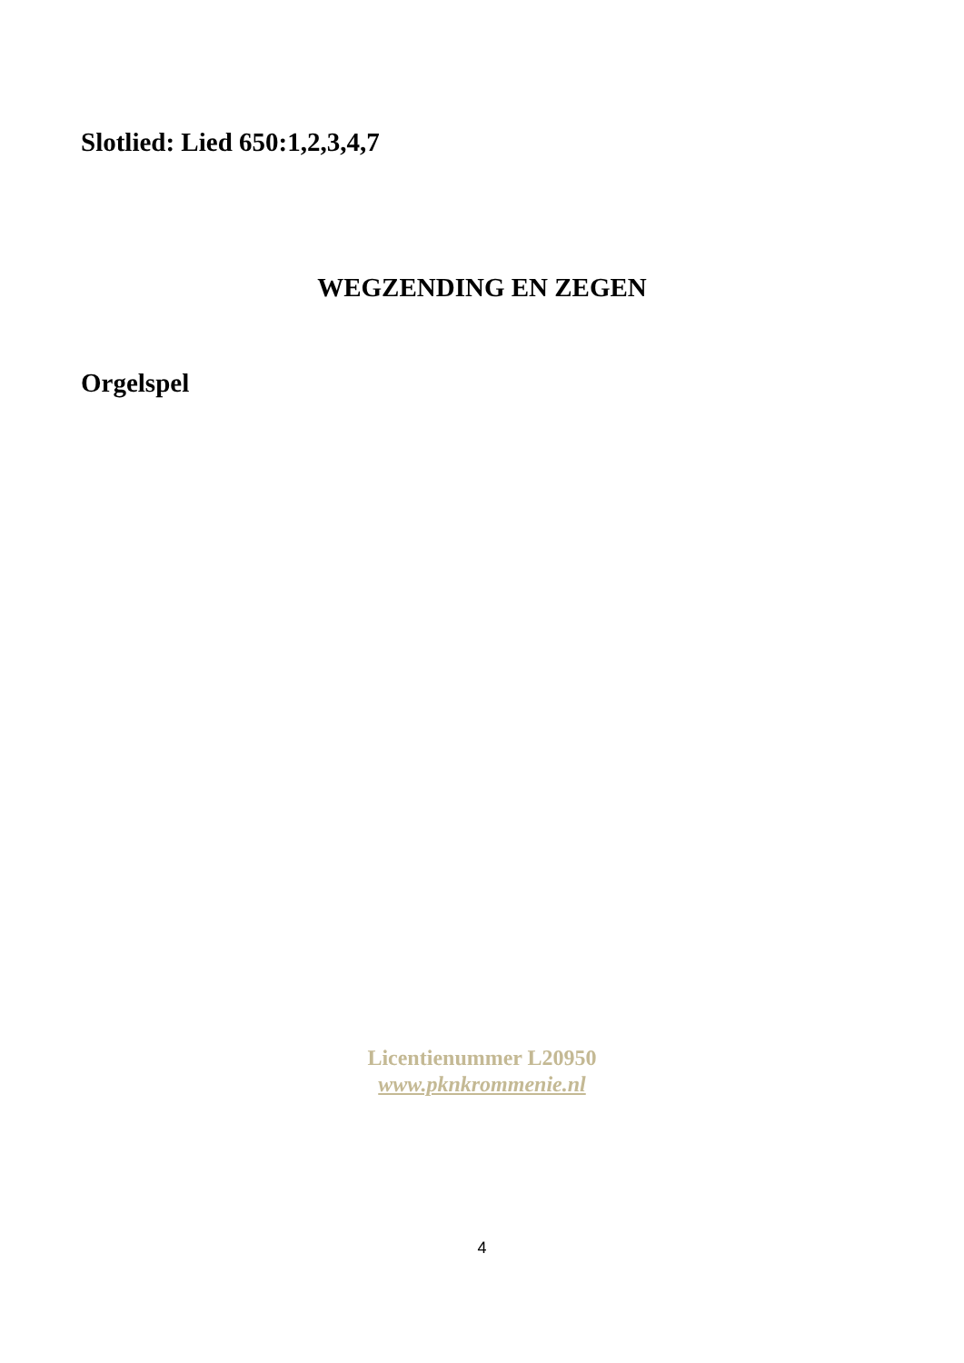Slotlied: Lied 650:1,2,3,4,7
WEGZENDING EN ZEGEN
Orgelspel
Licentienummer L20950
www.pknkrommenie.nl
4